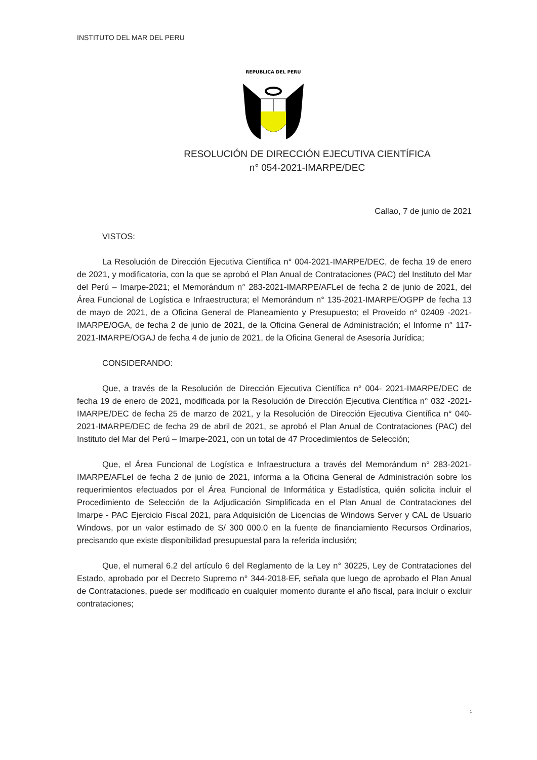INSTITUTO DEL MAR DEL PERU
REPUBLICA DEL PERU
RESOLUCIÓN DE DIRECCIÓN EJECUTIVA CIENTÍFICA
n° 054-2021-IMARPE/DEC
Callao, 7 de junio de 2021
VISTOS:
La Resolución de Dirección Ejecutiva Científica n° 004-2021-IMARPE/DEC, de fecha 19 de enero de 2021, y modificatoria, con la que se aprobó el Plan Anual de Contrataciones (PAC) del Instituto del Mar del Perú – Imarpe-2021; el Memorándum n° 283-2021-IMARPE/AFLeI de fecha 2 de junio de 2021, del Área Funcional de Logística e Infraestructura; el Memorándum n° 135-2021-IMARPE/OGPP de fecha 13 de mayo de 2021, de a Oficina General de Planeamiento y Presupuesto; el Proveído n° 02409 -2021-IMARPE/OGA, de fecha 2 de junio de 2021, de la Oficina General de Administración; el Informe n° 117-2021-IMARPE/OGAJ de fecha 4 de junio de 2021, de la Oficina General de Asesoría Jurídica;
CONSIDERANDO:
Que, a través de la Resolución de Dirección Ejecutiva Científica n° 004- 2021-IMARPE/DEC de fecha 19 de enero de 2021, modificada por la Resolución de Dirección Ejecutiva Científica n° 032 -2021- IMARPE/DEC de fecha 25 de marzo de 2021, y la Resolución de Dirección Ejecutiva Científica n° 040-2021-IMARPE/DEC de fecha 29 de abril de 2021, se aprobó el Plan Anual de Contrataciones (PAC) del Instituto del Mar del Perú – Imarpe-2021, con un total de 47 Procedimientos de Selección;
Que, el Área Funcional de Logística e Infraestructura a través del Memorándum n° 283-2021-IMARPE/AFLeI de fecha 2 de junio de 2021, informa a la Oficina General de Administración sobre los requerimientos efectuados por el Área Funcional de Informática y Estadística, quién solicita incluir el Procedimiento de Selección de la Adjudicación Simplificada en el Plan Anual de Contrataciones del Imarpe - PAC Ejercicio Fiscal 2021, para Adquisición de Licencias de Windows Server y CAL de Usuario Windows, por un valor estimado de S/ 300 000.0 en la fuente de financiamiento Recursos Ordinarios, precisando que existe disponibilidad presupuestal para la referida inclusión;
Que, el numeral 6.2 del artículo 6 del Reglamento de la Ley n° 30225, Ley de Contrataciones del Estado, aprobado por el Decreto Supremo n° 344-2018-EF, señala que luego de aprobado el Plan Anual de Contrataciones, puede ser modificado en cualquier momento durante el año fiscal, para incluir o excluir contrataciones;
1